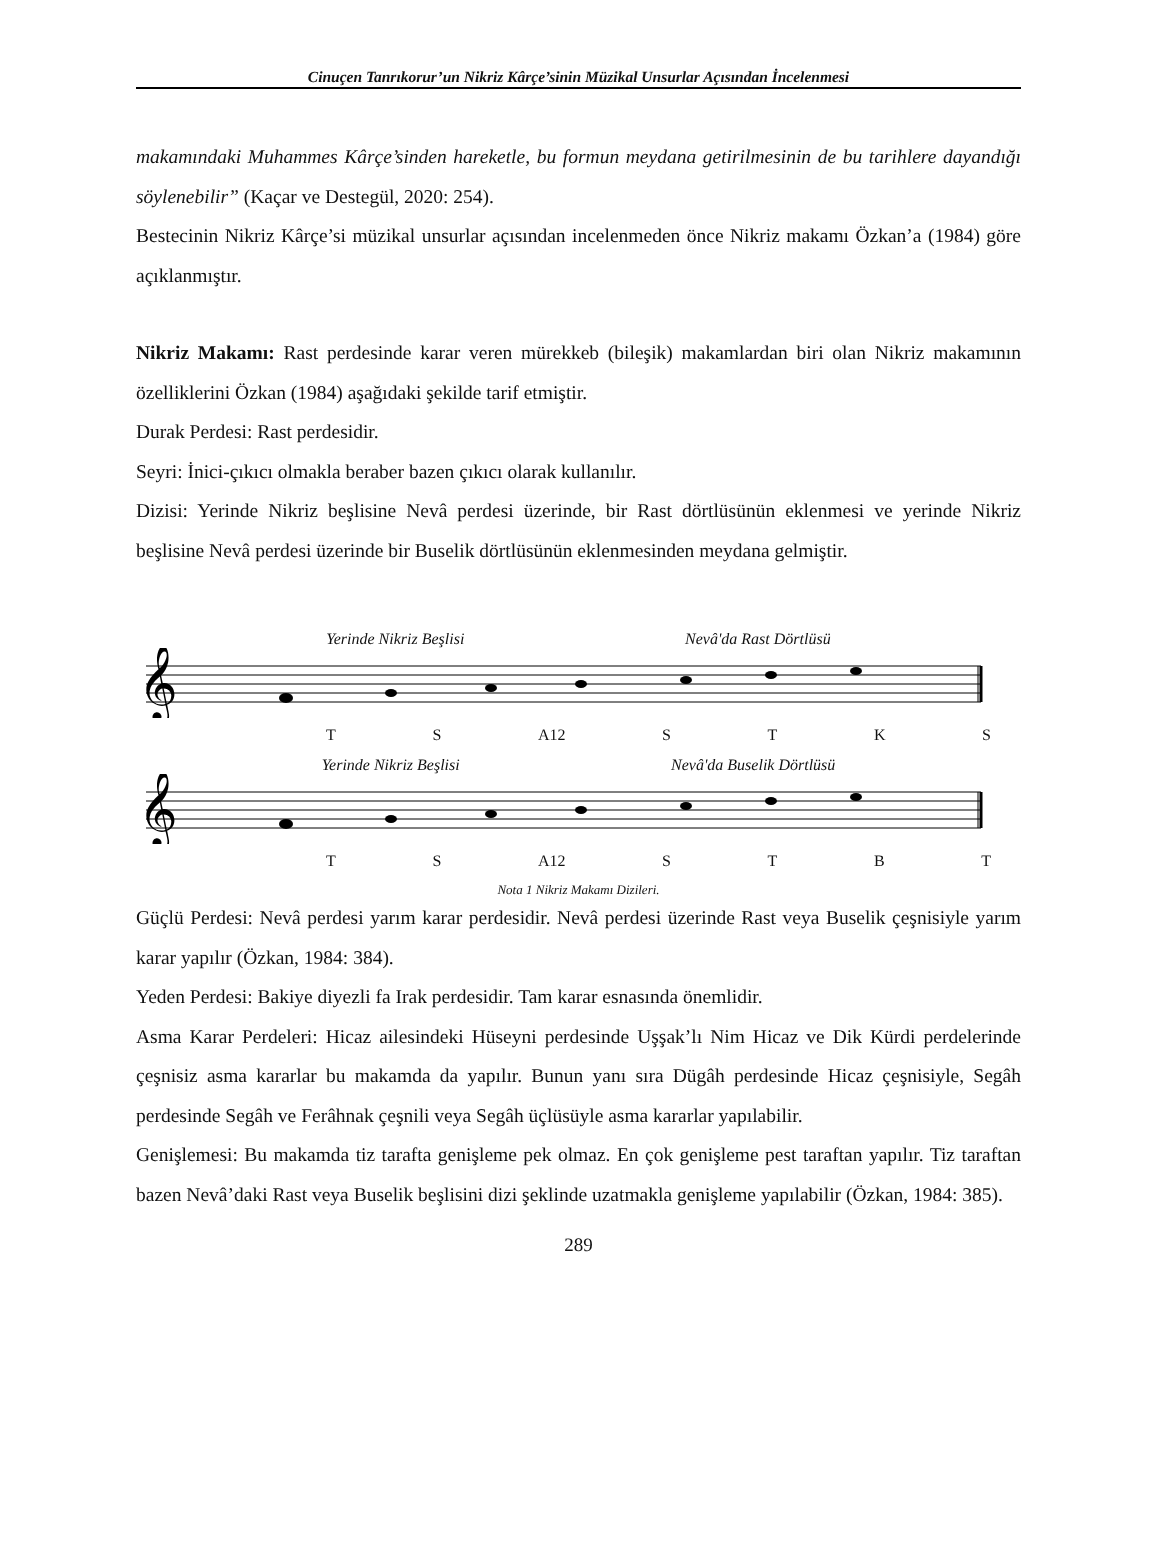Cinuçen Tanrıkorur’un Nikriz Kârçe’sinin Müzikal Unsurlar Açısından İncelenmesi
makamındaki Muhammes Kârçe’sinden hareketle, bu formun meydana getirilmesinin de bu tarihlere dayandığı söylenebilir” (Kaçar ve Destegül, 2020: 254).
Bestecinin Nikriz Kârçe’si müzikal unsurlar açısından incelenmeden önce Nikriz makamı Özkan’a (1984) göre açıklanmıştır.
Nikriz Makamı: Rast perdesinde karar veren mürekkeb (bileşik) makamlardan biri olan Nikriz makamının özelliklerini Özkan (1984) aşağıdaki şekilde tarif etmiştir.
Durak Perdesi: Rast perdesidir.
Seyri: İnici-çıkıcı olmakla beraber bazen çıkıcı olarak kullanılır.
Dizisi: Yerinde Nikriz beşlisine Nevâ perdesi üzerinde, bir Rast dörtlüsünün eklenmesi ve yerinde Nikriz beşlisine Nevâ perdesi üzerinde bir Buselik dörtlüsünün eklenmesinden meydana gelmiştir.
Yerinde Nikriz Beşlisi Nevâ'da Rast Dörtlüsü
𝄞
T S A12 S T K S
Yerinde Nikriz Beşlisi Nevâ'da Buselik Dörtlüsü
𝄞
T S A12 S T B T
Nota 1 Nikriz Makamı Dizileri.
Güçlü Perdesi: Nevâ perdesi yarım karar perdesidir. Nevâ perdesi üzerinde Rast veya Buselik çeşnisiyle yarım karar yapılır (Özkan, 1984: 384).
Yeden Perdesi: Bakiye diyezli fa Irak perdesidir. Tam karar esnasında önemlidir.
Asma Karar Perdeleri: Hicaz ailesindeki Hüseyni perdesinde Uşşak’lı Nim Hicaz ve Dik Kürdi perdelerinde çeşnisiz asma kararlar bu makamda da yapılır. Bunun yanı sıra Dügâh perdesinde Hicaz çeşnisiyle, Segâh perdesinde Segâh ve Ferâhnak çeşnili veya Segâh üçlüsüyle asma kararlar yapılabilir.
Genişlemesi: Bu makamda tiz tarafta genişleme pek olmaz. En çok genişleme pest taraftan yapılır. Tiz taraftan bazen Nevâ’daki Rast veya Buselik beşlisini dizi şeklinde uzatmakla genişleme yapılabilir (Özkan, 1984: 385).
289